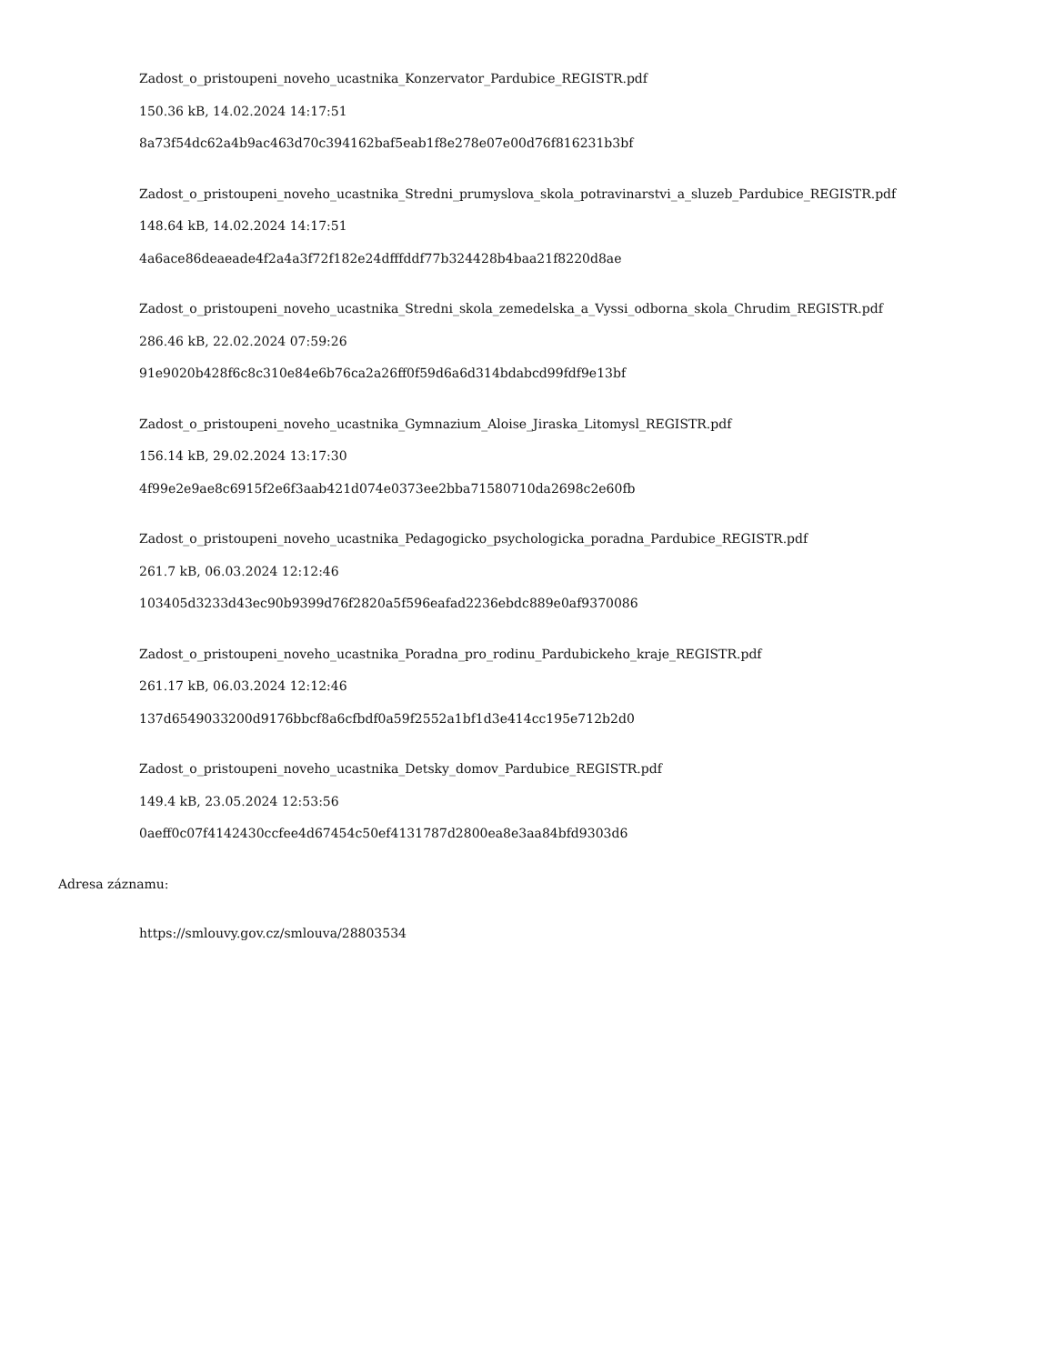Zadost_o_pristoupeni_noveho_ucastnika_Konzervator_Pardubice_REGISTR.pdf
150.36 kB, 14.02.2024 14:17:51
8a73f54dc62a4b9ac463d70c394162baf5eab1f8e278e07e00d76f816231b3bf
Zadost_o_pristoupeni_noveho_ucastnika_Stredni_prumyslova_skola_potravinarstvi_a_sluzeb_Pardubice_REGISTR.pdf
148.64 kB, 14.02.2024 14:17:51
4a6ace86deaeade4f2a4a3f72f182e24dfffddf77b324428b4baa21f8220d8ae
Zadost_o_pristoupeni_noveho_ucastnika_Stredni_skola_zemedelska_a_Vyssi_odborna_skola_Chrudim_REGISTR.pdf
286.46 kB, 22.02.2024 07:59:26
91e9020b428f6c8c310e84e6b76ca2a26ff0f59d6a6d314bdabcd99fdf9e13bf
Zadost_o_pristoupeni_noveho_ucastnika_Gymnazium_Aloise_Jiraska_Litomysl_REGISTR.pdf
156.14 kB, 29.02.2024 13:17:30
4f99e2e9ae8c6915f2e6f3aab421d074e0373ee2bba71580710da2698c2e60fb
Zadost_o_pristoupeni_noveho_ucastnika_Pedagogicko_psychologicka_poradna_Pardubice_REGISTR.pdf
261.7 kB, 06.03.2024 12:12:46
103405d3233d43ec90b9399d76f2820a5f596eafad2236ebdc889e0af9370086
Zadost_o_pristoupeni_noveho_ucastnika_Poradna_pro_rodinu_Pardubickeho_kraje_REGISTR.pdf
261.17 kB, 06.03.2024 12:12:46
137d6549033200d9176bbcf8a6cfbdf0a59f2552a1bf1d3e414cc195e712b2d0
Zadost_o_pristoupeni_noveho_ucastnika_Detsky_domov_Pardubice_REGISTR.pdf
149.4 kB, 23.05.2024 12:53:56
0aeff0c07f4142430ccfee4d67454c50ef4131787d2800ea8e3aa84bfd9303d6
Adresa záznamu:
https://smlouvy.gov.cz/smlouva/28803534